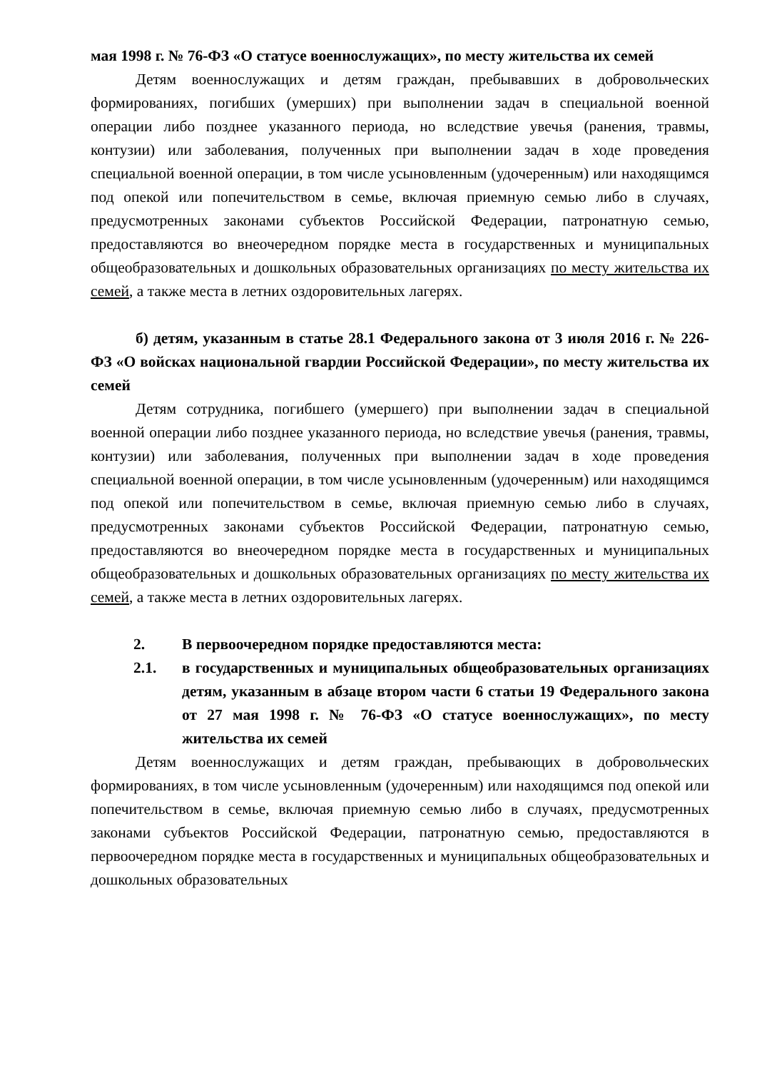мая 1998 г. № 76-ФЗ «О статусе военнослужащих», по месту жительства их семей
Детям военнослужащих и детям граждан, пребывавших в добровольческих формированиях, погибших (умерших) при выполнении задач в специальной военной операции либо позднее указанного периода, но вследствие увечья (ранения, травмы, контузии) или заболевания, полученных при выполнении задач в ходе проведения специальной военной операции, в том числе усыновленным (удочеренным) или находящимся под опекой или попечительством в семье, включая приемную семью либо в случаях, предусмотренных законами субъектов Российской Федерации, патронатную семью, предоставляются во внеочередном порядке места в государственных и муниципальных общеобразовательных и дошкольных образовательных организациях по месту жительства их семей, а также места в летних оздоровительных лагерях.
б) детям, указанным в статье 28.1 Федерального закона от 3 июля 2016 г. № 226-ФЗ «О войсках национальной гвардии Российской Федерации», по месту жительства их семей
Детям сотрудника, погибшего (умершего) при выполнении задач в специальной военной операции либо позднее указанного периода, но вследствие увечья (ранения, травмы, контузии) или заболевания, полученных при выполнении задач в ходе проведения специальной военной операции, в том числе усыновленным (удочеренным) или находящимся под опекой или попечительством в семье, включая приемную семью либо в случаях, предусмотренных законами субъектов Российской Федерации, патронатную семью, предоставляются во внеочередном порядке места в государственных и муниципальных общеобразовательных и дошкольных образовательных организациях по месту жительства их семей, а также места в летних оздоровительных лагерях.
2. В первоочередном порядке предоставляются места:
2.1. в государственных и муниципальных общеобразовательных организациях детям, указанным в абзаце втором части 6 статьи 19 Федерального закона от 27 мая 1998 г. № 76-ФЗ «О статусе военнослужащих», по месту жительства их семей
Детям военнослужащих и детям граждан, пребывающих в добровольческих формированиях, в том числе усыновленным (удочеренным) или находящимся под опекой или попечительством в семье, включая приемную семью либо в случаях, предусмотренных законами субъектов Российской Федерации, патронатную семью, предоставляются в первоочередном порядке места в государственных и муниципальных общеобразовательных и дошкольных образовательных